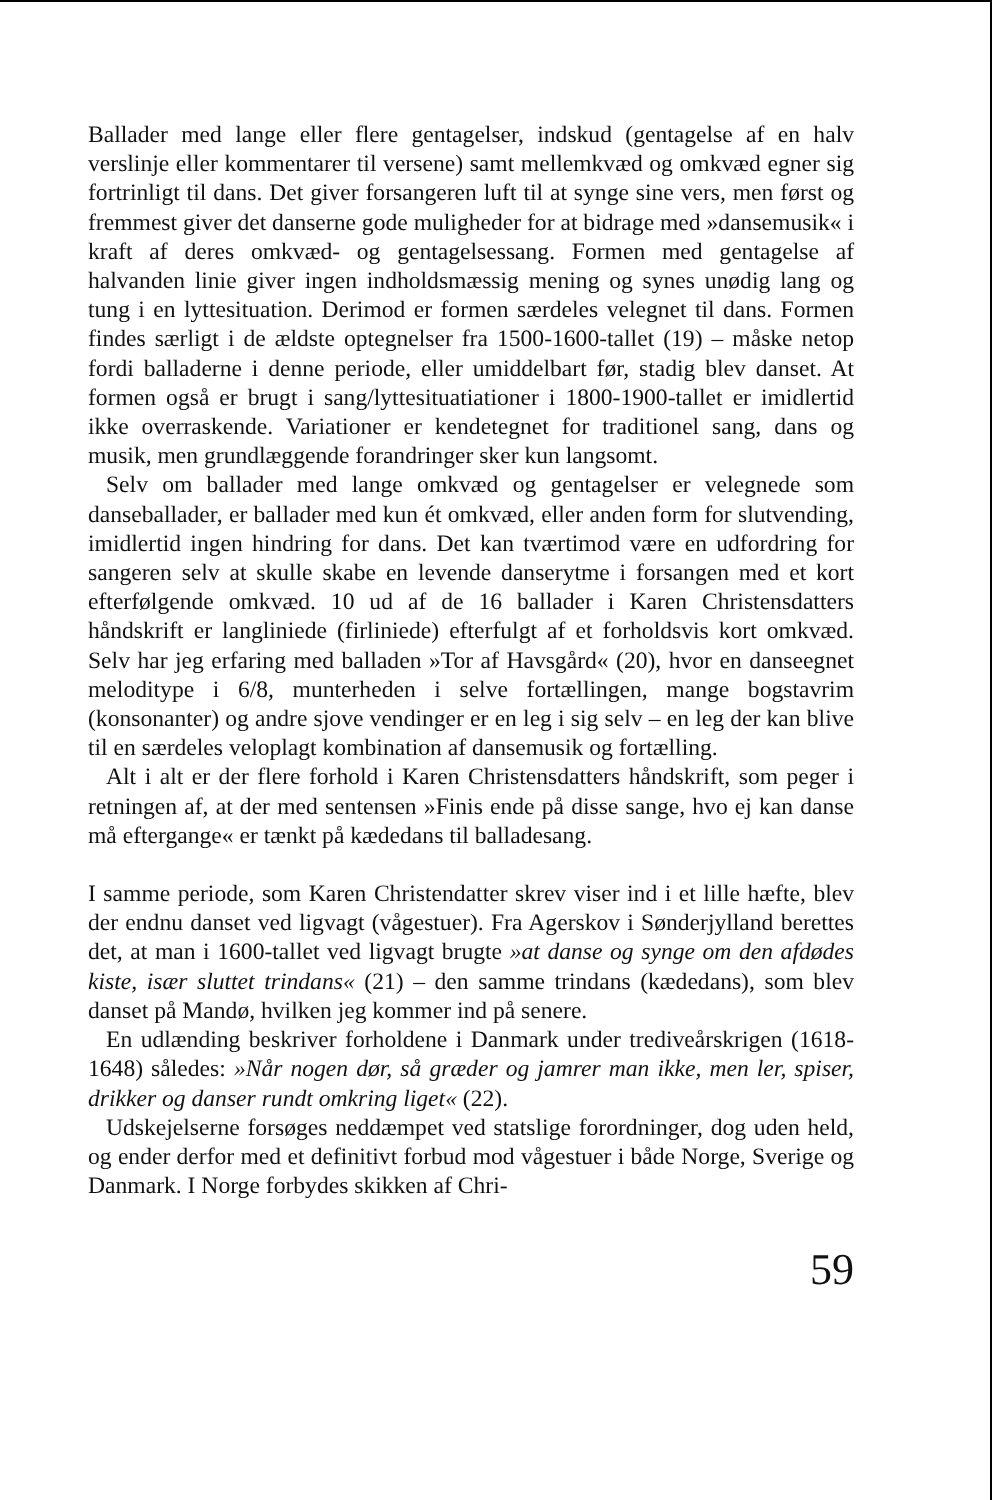Ballader med lange eller flere gentagelser, indskud (gentagelse af en halv verslinje eller kommentarer til versene) samt mellemkvæd og omkvæd egner sig fortrinligt til dans. Det giver forsangeren luft til at synge sine vers, men først og fremmest giver det danserne gode muligheder for at bidrage med »dansemusik« i kraft af deres omkvæd- og gentagelsessang. Formen med gentagelse af halvanden linie giver ingen indholdsmæssig mening og synes unødig lang og tung i en lyttesituation. Derimod er formen særdeles velegnet til dans. Formen findes særligt i de ældste optegnelser fra 1500-1600-tallet (19) – måske netop fordi balladerne i denne periode, eller umiddelbart før, stadig blev danset. At formen også er brugt i sang/lyttesituatiationer i 1800-1900-tallet er imidlertid ikke overraskende. Variationer er kendetegnet for traditionel sang, dans og musik, men grundlæggende forandringer sker kun langsomt.
Selv om ballader med lange omkvæd og gentagelser er velegnede som danseballader, er ballader med kun ét omkvæd, eller anden form for slutvending, imidlertid ingen hindring for dans. Det kan tværtimod være en udfordring for sangeren selv at skulle skabe en levende danserytme i forsangen med et kort efterfølgende omkvæd. 10 ud af de 16 ballader i Karen Christensdatters håndskrift er langliniede (firliniede) efterfulgt af et forholdsvis kort omkvæd. Selv har jeg erfaring med balladen »Tor af Havsgård« (20), hvor en danseegnet melodi­type i 6/8, munterheden i selve fortællingen, mange bogstavrim (konsonanter) og andre sjove vendinger er en leg i sig selv – en leg der kan blive til en særdeles veloplagt kombination af dansemusik og fortælling.
Alt i alt er der flere forhold i Karen Christensdatters håndskrift, som peger i retningen af, at der med sentensen »Finis ende på disse sange, hvo ej kan danse må eftergange« er tænkt på kædedans til balladesang.
I samme periode, som Karen Christendatter skrev viser ind i et lille hæfte, blev der endnu danset ved ligvagt (vågestuer). Fra Agerskov i Sønderjylland berettes det, at man i 1600-tallet ved ligvagt brugte »at danse og synge om den afdødes kiste, især sluttet trindans« (21) – den samme trindans (kædedans), som blev danset på Mandø, hvilken jeg kommer ind på senere.
En udlænding beskriver forholdene i Danmark under trediveårskrigen (1618-1648) således: »Når nogen dør, så græder og jamrer man ikke, men ler, spiser, drikker og danser rundt omkring liget« (22).
Udskejelserne forsøges neddæmpet ved statslige forordninger, dog uden held, og ender derfor med et definitivt forbud mod vågestuer i både Norge, Sverige og Danmark. I Norge forbydes skikken af Chri-
59